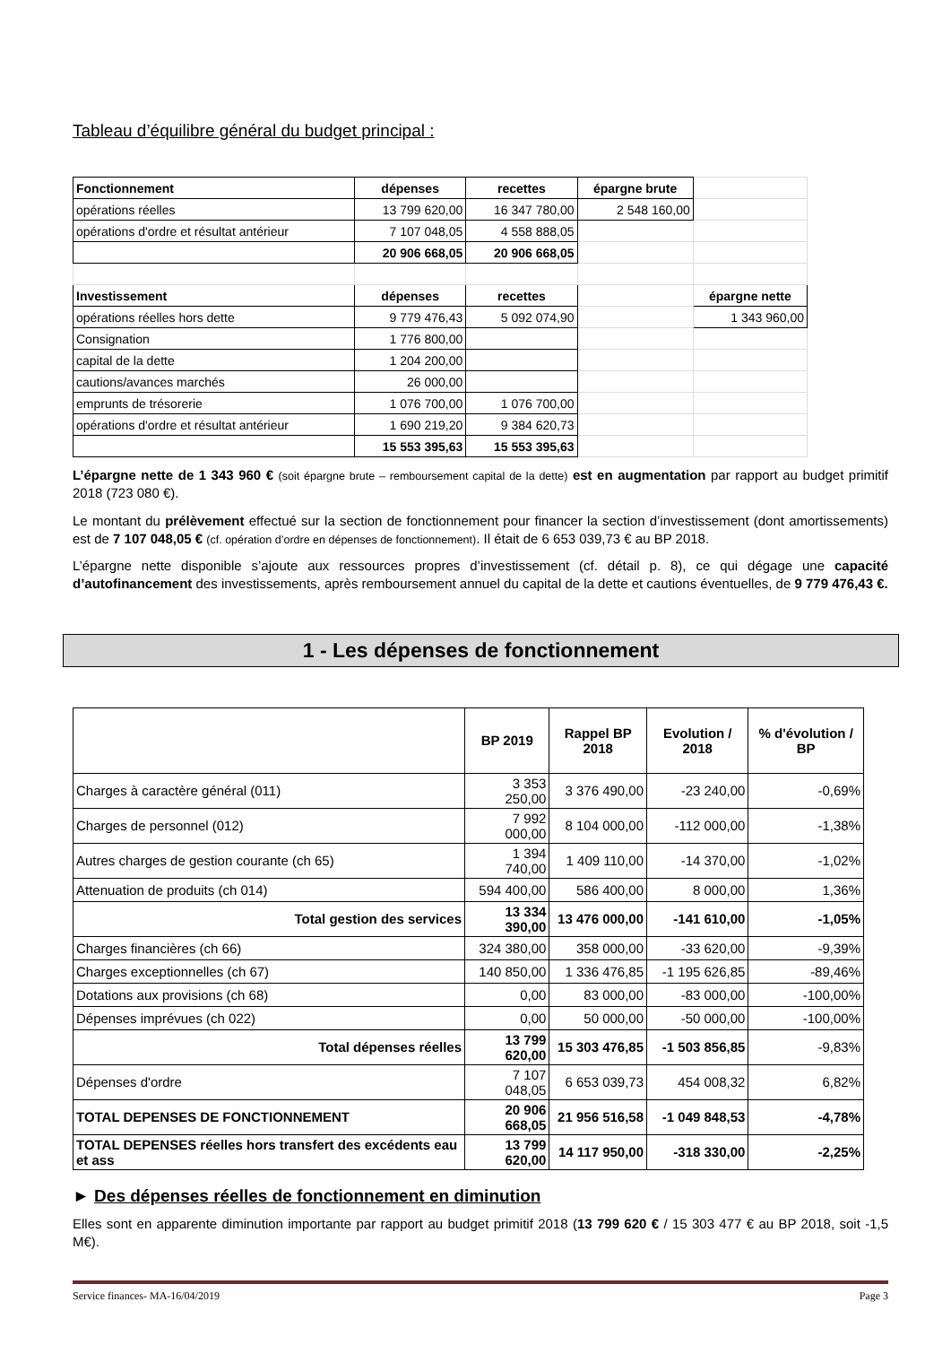Tableau d’équilibre général du budget principal :
| Fonctionnement | dépenses | recettes | épargne brute | |
| opérations réelles | 13 799 620,00 | 16 347 780,00 | 2 548 160,00 | |
| opérations d'ordre et résultat antérieur | 7 107 048,05 | 4 558 888,05 | | |
| | 20 906 668,05 | 20 906 668,05 | | |
| Investissement | dépenses | recettes | | épargne nette |
| opérations réelles hors dette | 9 779 476,43 | 5 092 074,90 | | 1 343 960,00 |
| Consignation | 1 776 800,00 | | | |
| capital de la dette | 1 204 200,00 | | | |
| cautions/avances marchés | 26 000,00 | | | |
| emprunts de trésorerie | 1 076 700,00 | 1 076 700,00 | | |
| opérations d'ordre et résultat antérieur | 1 690 219,20 | 9 384 620,73 | | |
| | 15 553 395,63 | 15 553 395,63 | | |
L’épargne nette de 1 343 960 € (soit épargne brute – remboursement capital de la dette) est en augmentation par rapport au budget primitif 2018 (723 080 €).
Le montant du prélèvement effectué sur la section de fonctionnement pour financer la section d’investissement (dont amortissements) est de 7 107 048,05 € (cf. opération d’ordre en dépenses de fonctionnement). Il était de 6 653 039,73 € au BP 2018.
L’épargne nette disponible s’ajoute aux ressources propres d’investissement (cf. détail p. 8), ce qui dégage une capacité d’autofinancement des investissements, après remboursement annuel du capital de la dette et cautions éventuelles, de 9 779 476,43 €.
1 - Les dépenses de fonctionnement
| | BP 2019 | Rappel BP 2018 | Evolution / 2018 | % d'évolution / BP |
| --- | --- | --- | --- | --- |
| Charges à caractère général (011) | 3 353 250,00 | 3 376 490,00 | -23 240,00 | -0,69% |
| Charges de personnel (012) | 7 992 000,00 | 8 104 000,00 | -112 000,00 | -1,38% |
| Autres charges de gestion courante (ch 65) | 1 394 740,00 | 1 409 110,00 | -14 370,00 | -1,02% |
| Attenuation de produits (ch 014) | 594 400,00 | 586 400,00 | 8 000,00 | 1,36% |
| Total gestion des services | 13 334 390,00 | 13 476 000,00 | -141 610,00 | -1,05% |
| Charges financières (ch 66) | 324 380,00 | 358 000,00 | -33 620,00 | -9,39% |
| Charges exceptionnelles (ch 67) | 140 850,00 | 1 336 476,85 | -1 195 626,85 | -89,46% |
| Dotations aux provisions (ch 68) | 0,00 | 83 000,00 | -83 000,00 | -100,00% |
| Dépenses imprévues (ch 022) | 0,00 | 50 000,00 | -50 000,00 | -100,00% |
| Total dépenses réelles | 13 799 620,00 | 15 303 476,85 | -1 503 856,85 | -9,83% |
| Dépenses d'ordre | 7 107 048,05 | 6 653 039,73 | 454 008,32 | 6,82% |
| TOTAL DEPENSES DE FONCTIONNEMENT | 20 906 668,05 | 21 956 516,58 | -1 049 848,53 | -4,78% |
| TOTAL DEPENSES réelles hors transfert des excédents eau et ass | 13 799 620,00 | 14 117 950,00 | -318 330,00 | -2,25% |
► Des dépenses réelles de fonctionnement en diminution
Elles sont en apparente diminution importante par rapport au budget primitif 2018 (13 799 620 € / 15 303 477 € au BP 2018, soit -1,5 M€).
Service finances- MA-16/04/2019 Page 3